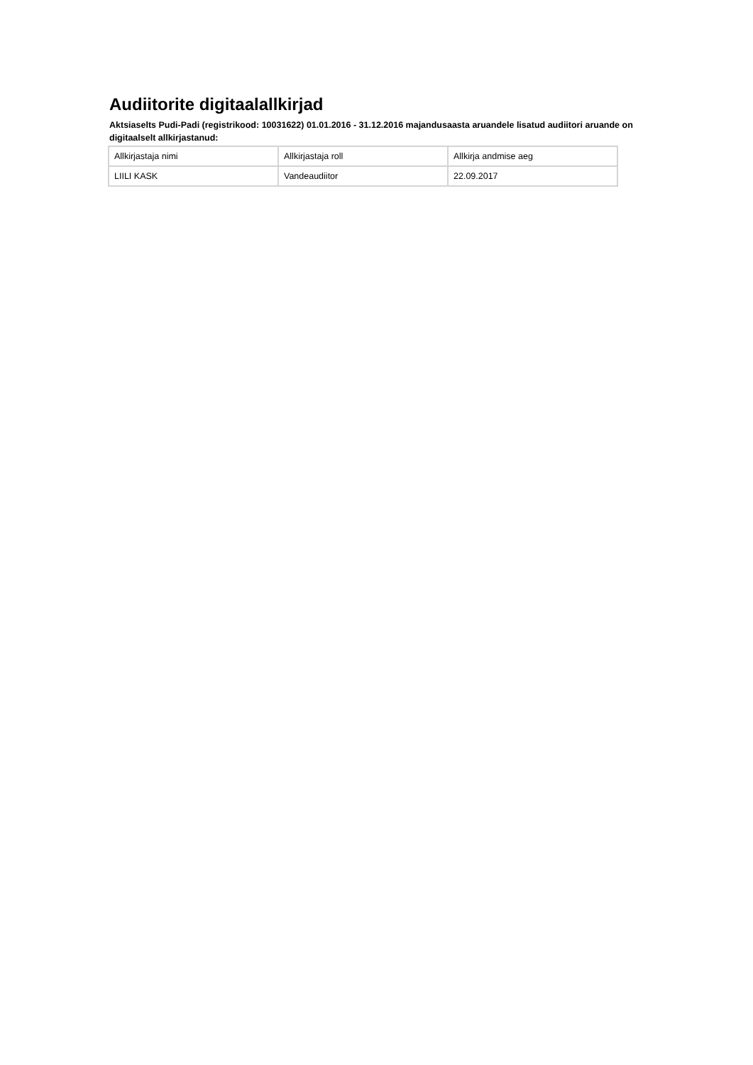Audiitorite digitaalallkirjad
Aktsiaselts Pudi-Padi (registrikood: 10031622) 01.01.2016 - 31.12.2016 majandusaasta aruandele lisatud audiitori aruande on digitaalselt allkirjastanud:
| Allkirjastaja nimi | Allkirjastaja roll | Allkirja andmise aeg |
| LIILI KASK | Vandeaudiitor | 22.09.2017 |